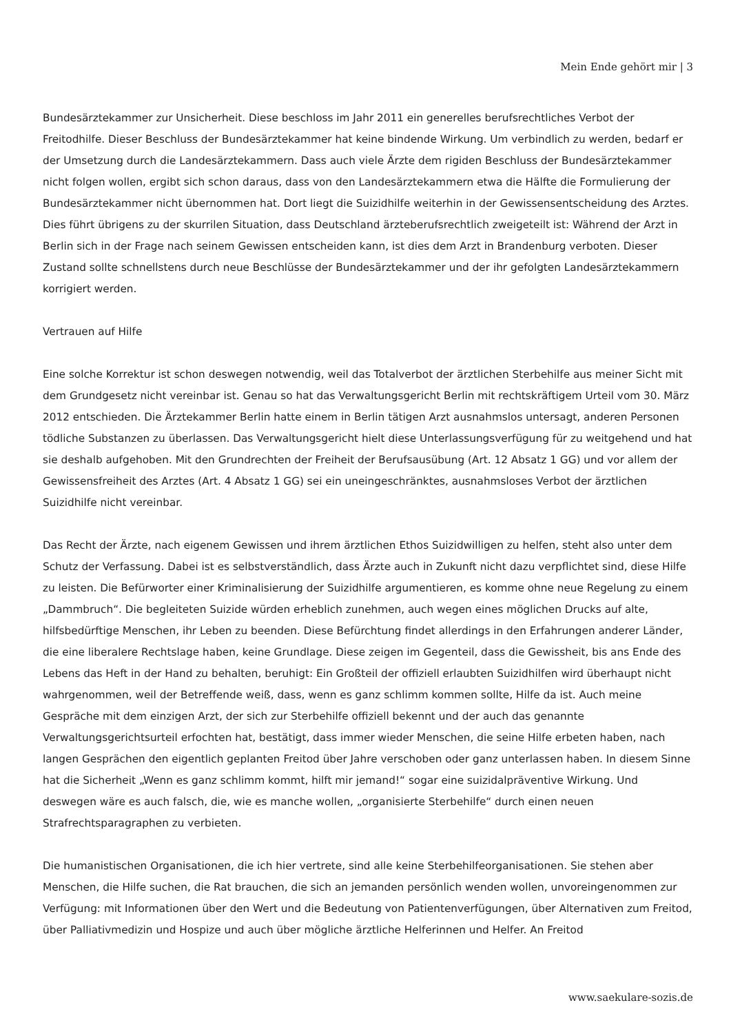Mein Ende gehört mir | 3
Bundesärztekammer zur Unsicherheit. Diese beschloss im Jahr 2011 ein generelles berufsrechtliches Verbot der Freitodhilfe. Dieser Beschluss der Bundesärztekammer hat keine bindende Wirkung. Um verbindlich zu werden, bedarf er der Umsetzung durch die Landesärztekammern. Dass auch viele Ärzte dem rigiden Beschluss der Bundesärztekammer nicht folgen wollen, ergibt sich schon daraus, dass von den Landesärztekammern etwa die Hälfte die Formulierung der Bundesärztekammer nicht übernommen hat. Dort liegt die Suizidhilfe weiterhin in der Gewissensentscheidung des Arztes. Dies führt übrigens zu der skurrilen Situation, dass Deutschland ärzteberufsrechtlich zweigeteilt ist: Während der Arzt in Berlin sich in der Frage nach seinem Gewissen entscheiden kann, ist dies dem Arzt in Brandenburg verboten. Dieser Zustand sollte schnellstens durch neue Beschlüsse der Bundesärztekammer und der ihr gefolgten Landesärztekammern korrigiert werden.
Vertrauen auf Hilfe
Eine solche Korrektur ist schon deswegen notwendig, weil das Totalverbot der ärztlichen Sterbehilfe aus meiner Sicht mit dem Grundgesetz nicht vereinbar ist. Genau so hat das Verwaltungsgericht Berlin mit rechtskräftigem Urteil vom 30. März 2012 entschieden. Die Ärztekammer Berlin hatte einem in Berlin tätigen Arzt ausnahmslos untersagt, anderen Personen tödliche Substanzen zu überlassen. Das Verwaltungsgericht hielt diese Unterlassungsverfügung für zu weitgehend und hat sie deshalb aufgehoben. Mit den Grundrechten der Freiheit der Berufsausübung (Art. 12 Absatz 1 GG) und vor allem der Gewissensfreiheit des Arztes (Art. 4 Absatz 1 GG) sei ein uneingeschränktes, ausnahmsloses Verbot der ärztlichen Suizidhilfe nicht vereinbar.
Das Recht der Ärzte, nach eigenem Gewissen und ihrem ärztlichen Ethos Suizidwilligen zu helfen, steht also unter dem Schutz der Verfassung. Dabei ist es selbstverständlich, dass Ärzte auch in Zukunft nicht dazu verpflichtet sind, diese Hilfe zu leisten. Die Befürworter einer Kriminalisierung der Suizidhilfe argumentieren, es komme ohne neue Regelung zu einem „Dammbruch“. Die begleiteten Suizide würden erheblich zunehmen, auch wegen eines möglichen Drucks auf alte, hilfsbedürftige Menschen, ihr Leben zu beenden. Diese Befürchtung findet allerdings in den Erfahrungen anderer Länder, die eine liberalere Rechtslage haben, keine Grundlage. Diese zeigen im Gegenteil, dass die Gewissheit, bis ans Ende des Lebens das Heft in der Hand zu behalten, beruhigt: Ein Großteil der offiziell erlaubten Suizidhilfen wird überhaupt nicht wahrgenommen, weil der Betreffende weiß, dass, wenn es ganz schlimm kommen sollte, Hilfe da ist. Auch meine Gespräche mit dem einzigen Arzt, der sich zur Sterbehilfe offiziell bekennt und der auch das genannte Verwaltungsgerichtsurteil erfochten hat, bestätigt, dass immer wieder Menschen, die seine Hilfe erbeten haben, nach langen Gesprächen den eigentlich geplanten Freitod über Jahre verschoben oder ganz unterlassen haben. In diesem Sinne hat die Sicherheit „Wenn es ganz schlimm kommt, hilft mir jemand!“ sogar eine suizidalpräventive Wirkung. Und deswegen wäre es auch falsch, die, wie es manche wollen, „organisierte Sterbehilfe“ durch einen neuen Strafrechtsparagraphen zu verbieten.
Die humanistischen Organisationen, die ich hier vertrete, sind alle keine Sterbehilfeorganisationen. Sie stehen aber Menschen, die Hilfe suchen, die Rat brauchen, die sich an jemanden persönlich wenden wollen, unvoreingenommen zur Verfügung: mit Informationen über den Wert und die Bedeutung von Patientenverfügungen, über Alternativen zum Freitod, über Palliativmedizin und Hospize und auch über mögliche ärztliche Helferinnen und Helfer. An Freitod
www.saekulare-sozis.de